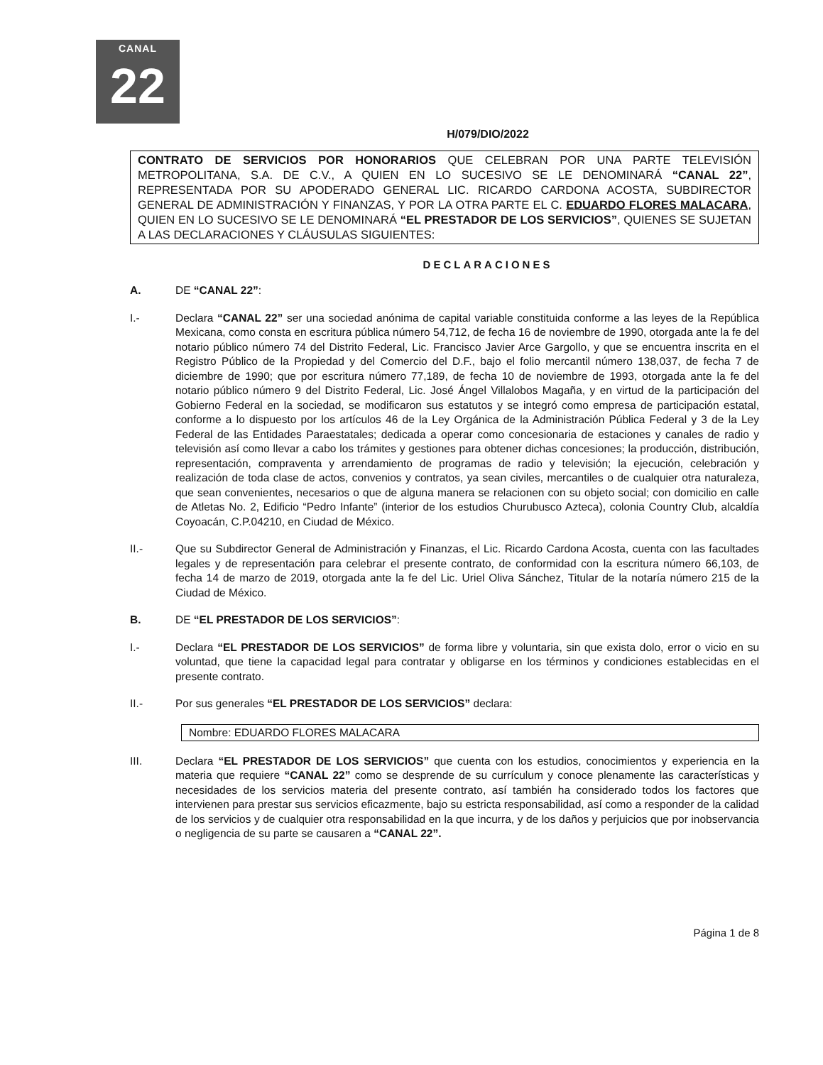CANAL
22
H/079/DIO/2022
CONTRATO DE SERVICIOS POR HONORARIOS QUE CELEBRAN POR UNA PARTE TELEVISIÓN METROPOLITANA, S.A. DE C.V., A QUIEN EN LO SUCESIVO SE LE DENOMINARÁ “CANAL 22”, REPRESENTADA POR SU APODERADO GENERAL LIC. RICARDO CARDONA ACOSTA, SUBDIRECTOR GENERAL DE ADMINISTRACIÓN Y FINANZAS, Y POR LA OTRA PARTE EL C. EDUARDO FLORES MALACARA, QUIEN EN LO SUCESIVO SE LE DENOMINARÁ “EL PRESTADOR DE LOS SERVICIOS”, QUIENES SE SUJETAN A LAS DECLARACIONES Y CLÁUSULAS SIGUIENTES:
DECLARACIONES
A. DE “CANAL 22”:
I.- Declara “CANAL 22” ser una sociedad anónima de capital variable constituida conforme a las leyes de la República Mexicana, como consta en escritura pública número 54,712, de fecha 16 de noviembre de 1990, otorgada ante la fe del notario público número 74 del Distrito Federal, Lic. Francisco Javier Arce Gargollo, y que se encuentra inscrita en el Registro Público de la Propiedad y del Comercio del D.F., bajo el folio mercantil número 138,037, de fecha 7 de diciembre de 1990; que por escritura número 77,189, de fecha 10 de noviembre de 1993, otorgada ante la fe del notario público número 9 del Distrito Federal, Lic. José Ángel Villalobos Magaña, y en virtud de la participación del Gobierno Federal en la sociedad, se modificaron sus estatutos y se integró como empresa de participación estatal, conforme a lo dispuesto por los artículos 46 de la Ley Orgánica de la Administración Pública Federal y 3 de la Ley Federal de las Entidades Paraestatales; dedicada a operar como concesionaria de estaciones y canales de radio y televisión así como llevar a cabo los trámites y gestiones para obtener dichas concesiones; la producción, distribución, representación, compraventa y arrendamiento de programas de radio y televisión; la ejecución, celebración y realización de toda clase de actos, convenios y contratos, ya sean civiles, mercantiles o de cualquier otra naturaleza, que sean convenientes, necesarios o que de alguna manera se relacionen con su objeto social; con domicilio en calle de Atletas No. 2, Edificio “Pedro Infante” (interior de los estudios Churubusco Azteca), colonia Country Club, alcaldía Coyoacán, C.P.04210, en Ciudad de México.
II.- Que su Subdirector General de Administración y Finanzas, el Lic. Ricardo Cardona Acosta, cuenta con las facultades legales y de representación para celebrar el presente contrato, de conformidad con la escritura número 66,103, de fecha 14 de marzo de 2019, otorgada ante la fe del Lic. Uriel Oliva Sánchez, Titular de la notaría número 215 de la Ciudad de México.
B. DE “EL PRESTADOR DE LOS SERVICIOS”:
I.- Declara “EL PRESTADOR DE LOS SERVICIOS” de forma libre y voluntaria, sin que exista dolo, error o vicio en su voluntad, que tiene la capacidad legal para contratar y obligarse en los términos y condiciones establecidas en el presente contrato.
II.- Por sus generales “EL PRESTADOR DE LOS SERVICIOS” declara:
Nombre: EDUARDO FLORES MALACARA
III. Declara “EL PRESTADOR DE LOS SERVICIOS” que cuenta con los estudios, conocimientos y experiencia en la materia que requiere “CANAL 22” como se desprende de su currículum y conoce plenamente las características y necesidades de los servicios materia del presente contrato, así también ha considerado todos los factores que intervienen para prestar sus servicios eficazmente, bajo su estricta responsabilidad, así como a responder de la calidad de los servicios y de cualquier otra responsabilidad en la que incurra, y de los daños y perjuicios que por inobservancia o negligencia de su parte se causaren a “CANAL 22”.
Página 1 de 8